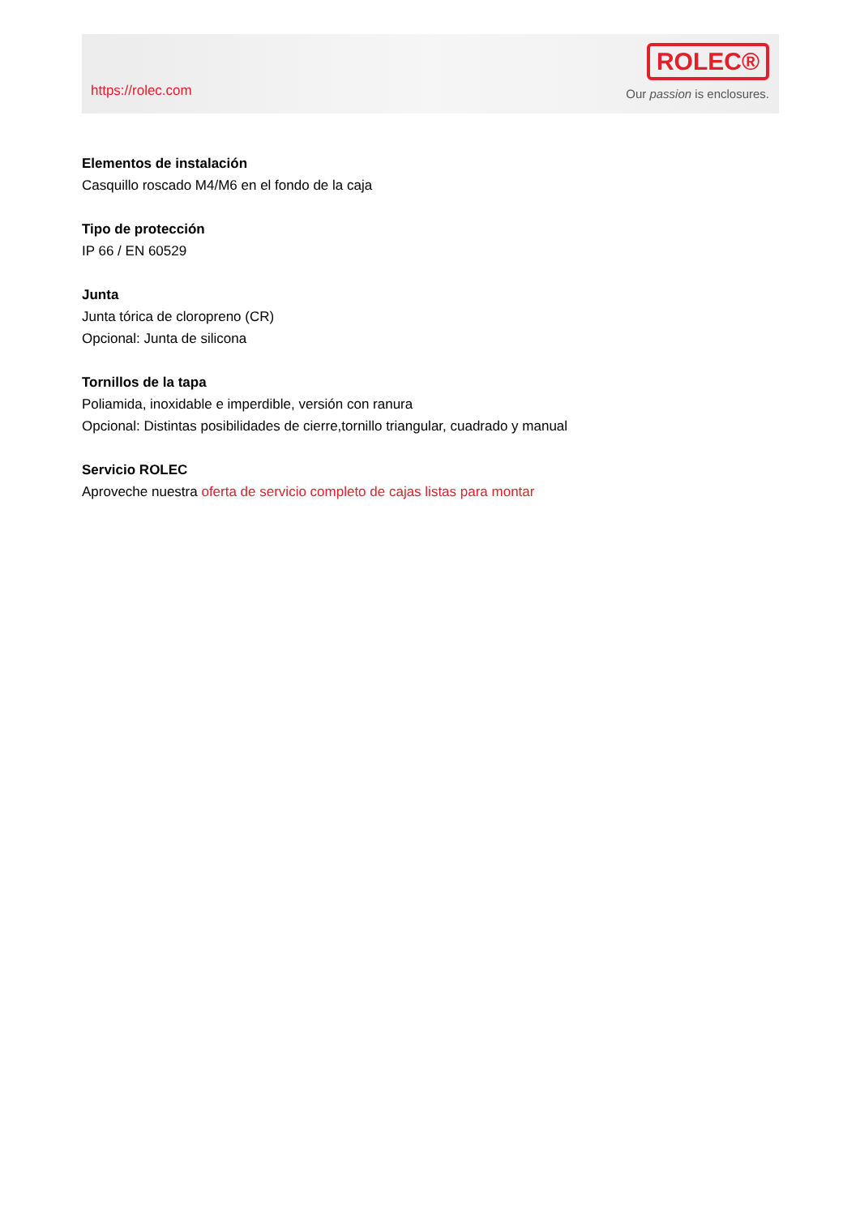https://rolec.com
ROLEC®
Our passion is enclosures.
Elementos de instalación
Casquillo roscado M4/M6 en el fondo de la caja
Tipo de protección
IP 66 / EN 60529
Junta
Junta tórica de cloropreno (CR)
Opcional: Junta de silicona
Tornillos de la tapa
Poliamida, inoxidable e imperdible, versión con ranura
Opcional: Distintas posibilidades de cierre,tornillo triangular, cuadrado y manual
Servicio ROLEC
Aproveche nuestra oferta de servicio completo de cajas listas para montar